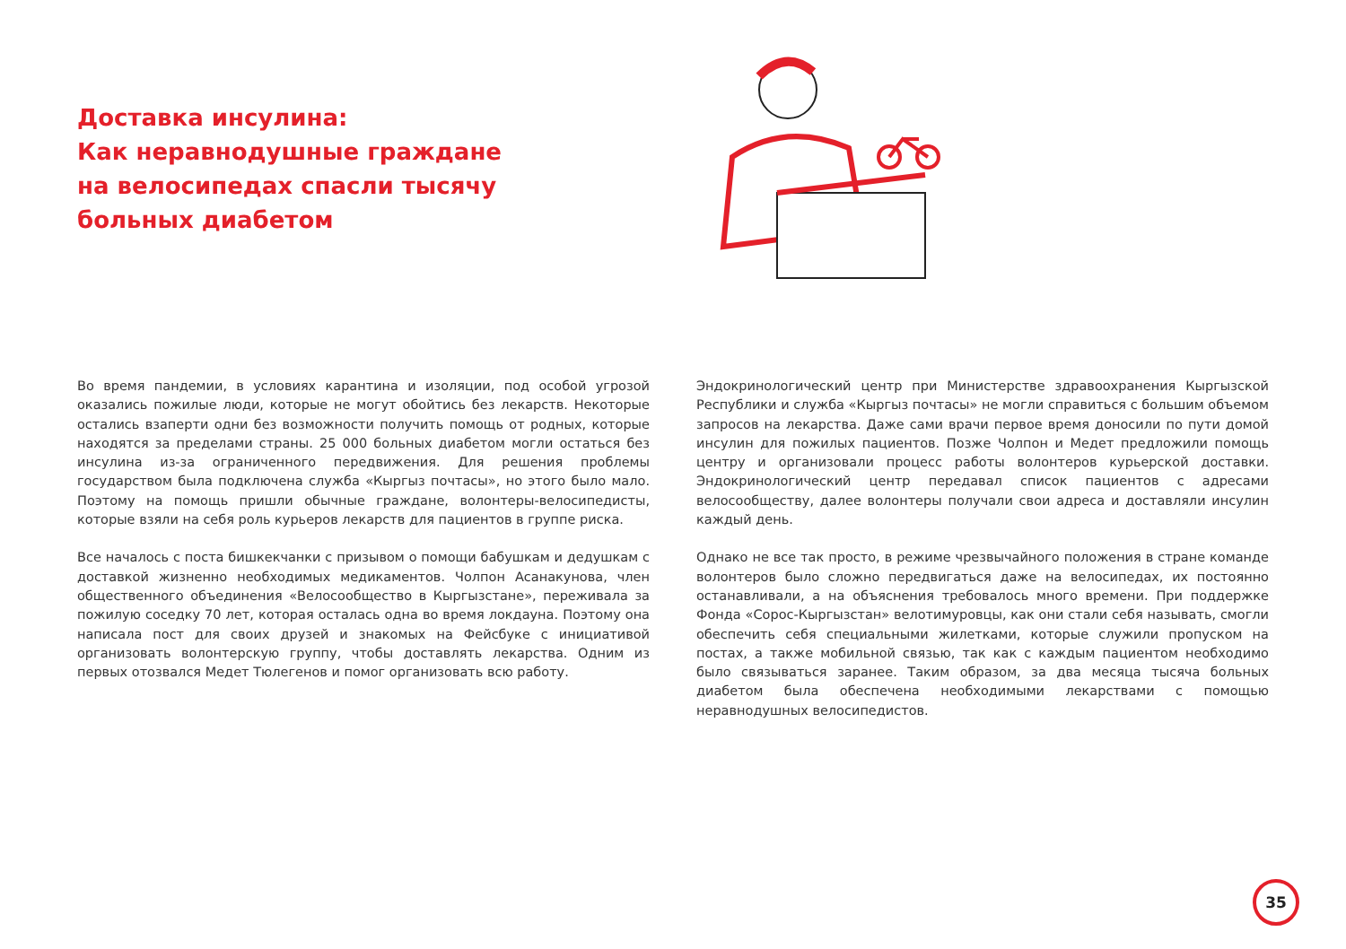Доставка инсулина:
Как неравнодушные граждане на велосипедах спасли тысячу больных диабетом
Во время пандемии, в условиях карантина и изоляции, под особой угрозой оказались пожилые люди, которые не могут обойтись без лекарств. Некоторые остались взаперти одни без возможности получить помощь от родных, которые находятся за пределами страны. 25 000 больных диабетом могли остаться без инсулина из-за ограниченного передвижения. Для решения проблемы государством была подключена служба «Кыргыз почтасы», но этого было мало. Поэтому на помощь пришли обычные граждане, волонтеры-велосипедисты, которые взяли на себя роль курьеров лекарств для пациентов в группе риска.
Все началось с поста бишкекчанки с призывом о помощи бабушкам и дедушкам с доставкой жизненно необходимых медикаментов. Чолпон Асанакунова, член общественного объединения «Велосообщество в Кыргызстане», переживала за пожилую соседку 70 лет, которая осталась одна во время локдауна. Поэтому она написала пост для своих друзей и знакомых на Фейсбуке с инициативой организовать волонтерскую группу, чтобы доставлять лекарства. Одним из первых отозвался Медет Тюлегенов и помог организовать всю работу.
Эндокринологический центр при Министерстве здравоохранения Кыргызской Республики и служба «Кыргыз почтасы» не могли справиться с большим объемом запросов на лекарства. Даже сами врачи первое время доносили по пути домой инсулин для пожилых пациентов. Позже Чолпон и Медет предложили помощь центру и организовали процесс работы волонтеров курьерской доставки. Эндокринологический центр передавал список пациентов с адресами велосообществу, далее волонтеры получали свои адреса и доставляли инсулин каждый день.
Однако не все так просто, в режиме чрезвычайного положения в стране команде волонтеров было сложно передвигаться даже на велосипедах, их постоянно останавливали, а на объяснения требовалось много времени. При поддержке Фонда «Сорос-Кыргызстан» велотимуровцы, как они стали себя называть, смогли обеспечить себя специальными жилетками, которые служили пропуском на постах, а также мобильной связью, так как с каждым пациентом необходимо было связываться заранее. Таким образом, за два месяца тысяча больных диабетом была обеспечена необходимыми лекарствами с помощью неравнодушных велосипедистов.
35